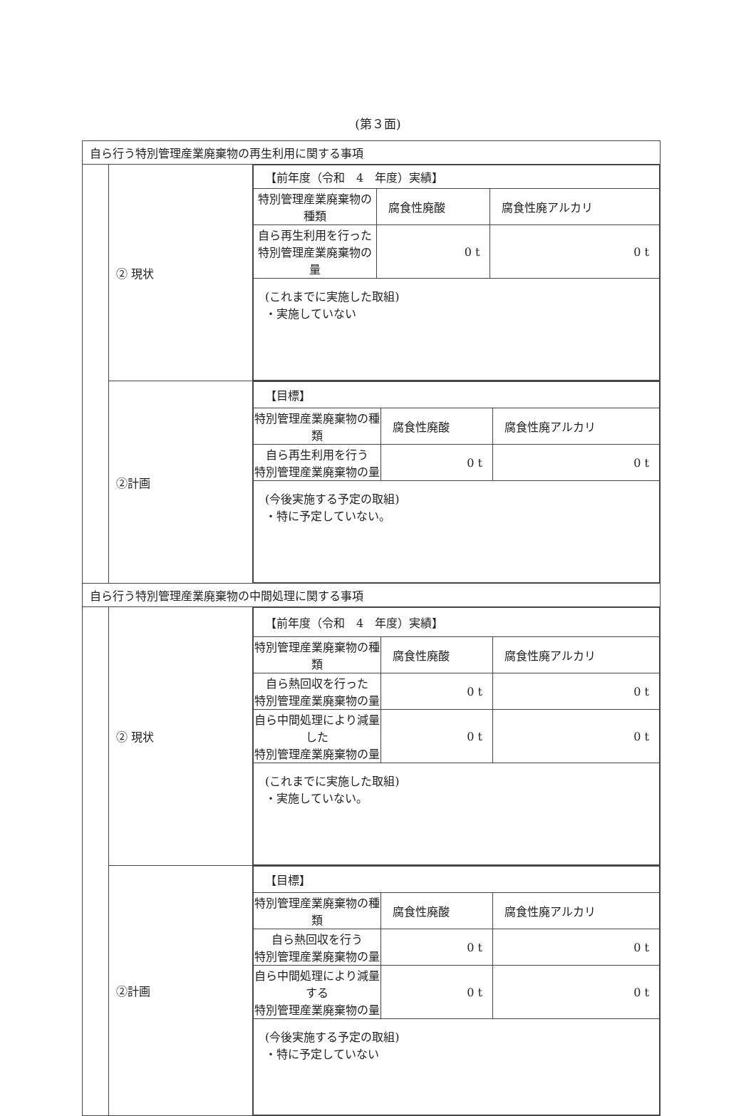(第３面)
| 自ら行う特別管理産業廃棄物の再生利用に関する事項 | | |
| | ② 現状 | / 【前年度（令和 4 年度）実績】 / / / / 特別管理産業廃棄物の種類 / 腐食性廃酸 / 腐食性廃アルカリ / / 自ら再生利用を行った 特別管理産業廃棄物の量 / 0 t / 0 t / / (これまでに実施した取組) ・実施していない / / / |
| | ②計画 | / 【目標】 / / / / 特別管理産業廃棄物の種類 / 腐食性廃酸 / 腐食性廃アルカリ / / 自ら再生利用を行う 特別管理産業廃棄物の量 / 0 t / 0 t / / (今後実施する予定の取組) ・特に予定していない。 / / / |
| 自ら行う特別管理産業廃棄物の中間処理に関する事項 | | |
| | ② 現状 | / 【前年度（令和 4 年度）実績】 / / / / 特別管理産業廃棄物の種類 / 腐食性廃酸 / 腐食性廃アルカリ / / 自ら熱回収を行った 特別管理産業廃棄物の量 / 0 t / 0 t / / 自ら中間処理により減量した 特別管理産業廃棄物の量 / 0 t / 0 t / / (これまでに実施した取組) ・実施していない。 / / / |
| | ②計画 | / 【目標】 / / / / 特別管理産業廃棄物の種類 / 腐食性廃酸 / 腐食性廃アルカリ / / 自ら熱回収を行う 特別管理産業廃棄物の量 / 0 t / 0 t / / 自ら中間処理により減量する 特別管理産業廃棄物の量 / 0 t / 0 t / / (今後実施する予定の取組) ・特に予定していない / / / |